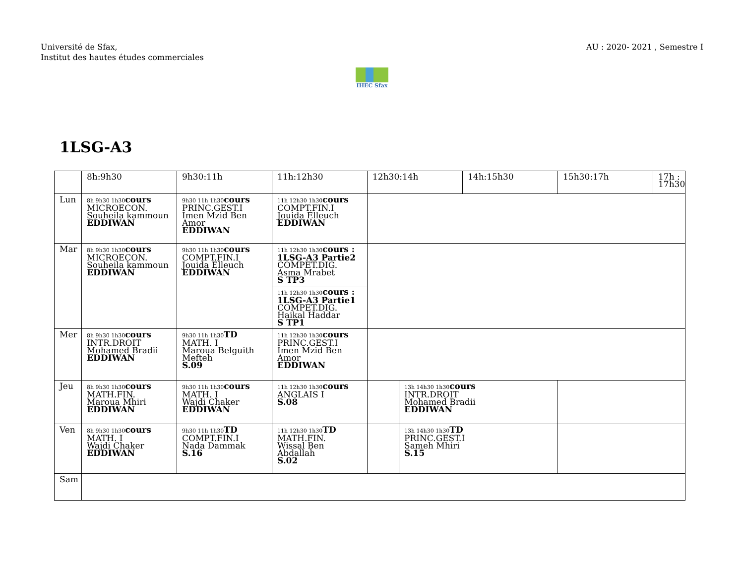Université de Sfax,
Institut des hautes études commerciales
AU : 2020- 2021 , Semestre I
IHEC Sfax
1LSG-A3
| | 8h:9h30 | 9h30:11h | 11h:12h30 | 12h30:14h | | 14h:15h30 | 15h30:17h | 17h : 17h30 |
| --- | --- | --- | --- | --- | --- | --- | --- | --- |
| Lun | 8h 9h30 1h30 cours MICROECON. Souheila kammoun EDDIWAN | 9h30 11h 1h30 cours PRINC.GEST.I Imen Mzid Ben Amor EDDIWAN | 11h 12h30 1h30 cours COMPT.FIN.I Jouida Elleuch EDDIWAN | | | | | |
| Mar | 8h 9h30 1h30 cours MICROECON. Souheila kammoun EDDIWAN | 9h30 11h 1h30 cours COMPT.FIN.I Jouida Elleuch EDDIWAN | 11h 12h30 1h30 cours : 1LSG-A3 Partie2 COMPET.DIG. Asma Mrabet S TP3 11h 12h30 1h30 cours : 1LSG-A3 Partie1 COMPET.DIG. Haikal Haddar S TP1 | | | | | |
| Mer | 8h 9h30 1h30 cours INTR.DROIT Mohamed Bradii EDDIWAN | 9h30 11h 1h30 TD MATH. I Maroua Belguith Mefteh S.09 | 11h 12h30 1h30 cours PRINC.GEST.I Imen Mzid Ben Amor EDDIWAN | | | | | |
| Jeu | 8h 9h30 1h30 cours MATH.FIN. Maroua Mhiri EDDIWAN | 9h30 11h 1h30 cours MATH. I Wajdi Chaker EDDIWAN | 11h 12h30 1h30 cours ANGLAIS I S.08 | | 13h 14h30 1h30 cours INTR.DROIT Mohamed Bradii EDDIWAN | | | |
| Ven | 8h 9h30 1h30 cours MATH. I Wajdi Chaker EDDIWAN | 9h30 11h 1h30 TD COMPT.FIN.I Nada Dammak S.16 | 11h 12h30 1h30 TD MATH.FIN. Wissal Ben Abdallah S.02 | | 13h 14h30 1h30 TD PRINC.GEST.I Sameh Mhiri S.15 | | | |
| Sam | | | | | | | | |